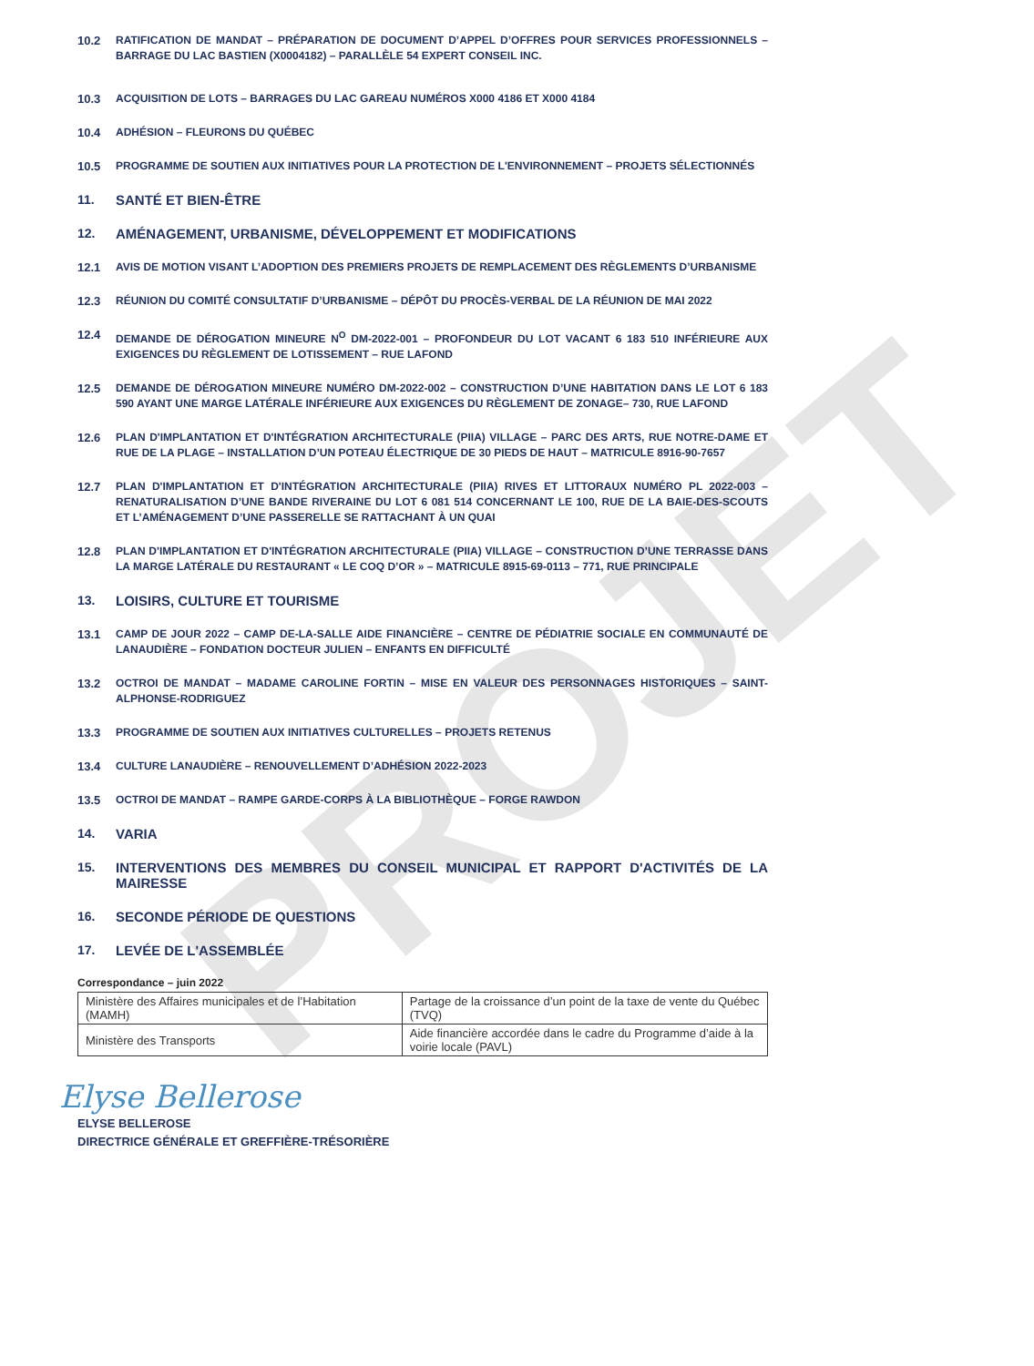PROJET
10.2 RATIFICATION DE MANDAT – PRÉPARATION DE DOCUMENT D’APPEL D’OFFRES POUR SERVICES PROFESSIONNELS – BARRAGE DU LAC BASTIEN (X0004182) – PARALLÈLE 54 EXPERT CONSEIL INC.
10.3 ACQUISITION DE LOTS – BARRAGES DU LAC GAREAU NUMÉROS X000 4186 ET X000 4184
10.4 ADHÉSION – FLEURONS DU QUÉBEC
10.5 PROGRAMME DE SOUTIEN AUX INITIATIVES POUR LA PROTECTION DE L'ENVIRONNEMENT – PROJETS SÉLECTIONNÉS
11. SANTÉ ET BIEN-ÊTRE
12. AMÉNAGEMENT, URBANISME, DÉVELOPPEMENT ET MODIFICATIONS
12.1 AVIS DE MOTION VISANT L’ADOPTION DES PREMIERS PROJETS DE REMPLACEMENT DES RÈGLEMENTS D’URBANISME
12.3 RÉUNION DU COMITÉ CONSULTATIF D’URBANISME – DÉPÔT DU PROCÈS-VERBAL DE LA RÉUNION DE MAI 2022
12.4 DEMANDE DE DÉROGATION MINEURE N<sup>O</sup> DM-2022-001 – PROFONDEUR DU LOT VACANT 6 183 510 INFÉRIEURE AUX EXIGENCES DU RÈGLEMENT DE LOTISSEMENT – RUE LAFOND
12.5 DEMANDE DE DÉROGATION MINEURE NUMÉRO DM-2022-002 – CONSTRUCTION D’UNE HABITATION DANS LE LOT 6 183 590 AYANT UNE MARGE LATÉRALE INFÉRIEURE AUX EXIGENCES DU RÈGLEMENT DE ZONAGE– 730, RUE LAFOND
12.6 PLAN D'IMPLANTATION ET D'INTÉGRATION ARCHITECTURALE (PIIA) VILLAGE – PARC DES ARTS, RUE NOTRE-DAME ET RUE DE LA PLAGE – INSTALLATION D’UN POTEAU ÉLECTRIQUE DE 30 PIEDS DE HAUT – MATRICULE 8916-90-7657
12.7 PLAN D'IMPLANTATION ET D'INTÉGRATION ARCHITECTURALE (PIIA) RIVES ET LITTORAUX NUMÉRO PL 2022-003 – RENATURALISATION D’UNE BANDE RIVERAINE DU LOT 6 081 514 CONCERNANT LE 100, RUE DE LA BAIE-DES-SCOUTS ET L’AMÉNAGEMENT D’UNE PASSERELLE SE RATTACHANT À UN QUAI
12.8 PLAN D'IMPLANTATION ET D'INTÉGRATION ARCHITECTURALE (PIIA) VILLAGE – CONSTRUCTION D’UNE TERRASSE DANS LA MARGE LATÉRALE DU RESTAURANT « LE COQ D’OR » – MATRICULE 8915-69-0113 – 771, RUE PRINCIPALE
13. LOISIRS, CULTURE ET TOURISME
13.1 CAMP DE JOUR 2022 – CAMP DE-LA-SALLE AIDE FINANCIÈRE – CENTRE DE PÉDIATRIE SOCIALE EN COMMUNAUTÉ DE LANAUDIÈRE – FONDATION DOCTEUR JULIEN – ENFANTS EN DIFFICULTÉ
13.2 OCTROI DE MANDAT – MADAME CAROLINE FORTIN – MISE EN VALEUR DES PERSONNAGES HISTORIQUES – SAINT-ALPHONSE-RODRIGUEZ
13.3 PROGRAMME DE SOUTIEN AUX INITIATIVES CULTURELLES – PROJETS RETENUS
13.4 CULTURE LANAUDIÈRE – RENOUVELLEMENT D’ADHÉSION 2022-2023
13.5 OCTROI DE MANDAT – RAMPE GARDE-CORPS À LA BIBLIOTHÈQUE – FORGE RAWDON
14. VARIA
15. INTERVENTIONS DES MEMBRES DU CONSEIL MUNICIPAL ET RAPPORT D'ACTIVITÉS DE LA MAIRESSE
16. SECONDE PÉRIODE DE QUESTIONS
17. LEVÉE DE L'ASSEMBLÉE
Correspondance – juin 2022
| Ministère des Affaires municipales et de l’Habitation (MAMH) | Partage de la croissance d’un point de la taxe de vente du Québec (TVQ) |
| Ministère des Transports | Aide financière accordée dans le cadre du Programme d’aide à la voirie locale (PAVL) |
Elyse Bellerose
ELYSE BELLEROSE
DIRECTRICE GÉNÉRALE ET GREFFIÈRE-TRÉSORIÈRE